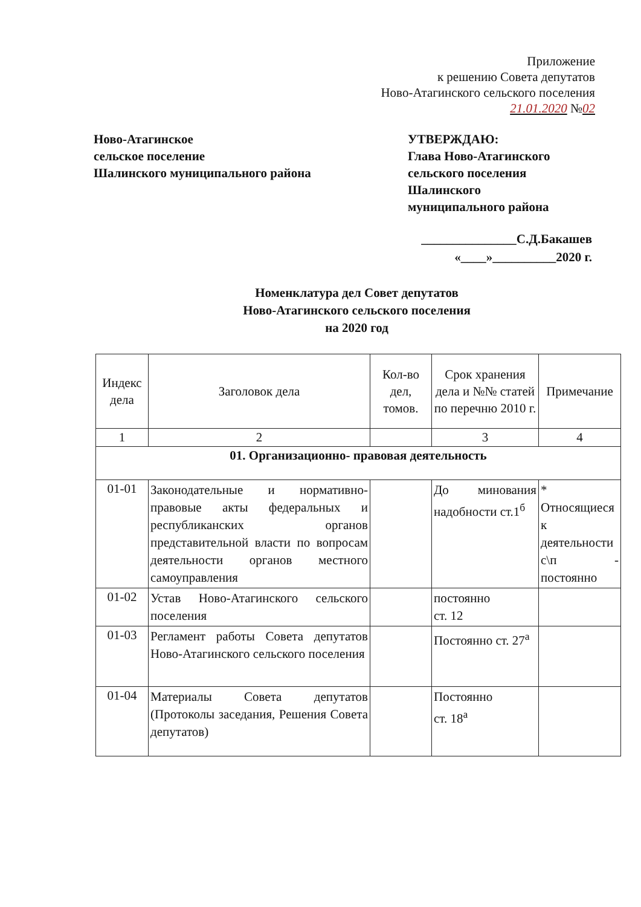Приложение
к решению Совета депутатов
Ново-Атагинского сельского поселения
21.01.2020 №02
Ново-Атагинское
сельское поселение
Шалинского муниципального района
УТВЕРЖДАЮ:
Глава Ново-Атагинского
сельского поселения
Шалинского
муниципального района
_______________С.Д.Бакашев
«____»__________2020 г.
Номенклатура дел Совет депутатов
Ново-Атагинского сельского поселения
на 2020 год
| Индекс дела | Заголовок дела | Кол-во дел, томов. | Срок хранения дела и №№ статей по перечню 2010 г. | Примечание |
| --- | --- | --- | --- | --- |
| 1 | 2 | | 3 | 4 |
| 01. Организационно- правовая деятельность | | | | |
| 01-01 | Законодательные и нормативно-правовые акты федеральных и республиканских органов представительной власти по вопросам деятельности органов местного самоуправления | | До минования надобности ст.1<sup>б</sup> | * Относящиеся к деятельности с\п - постоянно |
| 01-02 | Устав Ново-Атагинского сельского поселения | | постоянно ст. 12 | |
| 01-03 | Регламент работы Совета депутатов Ново-Атагинского сельского поселения | | Постоянно ст. 27<sup>а</sup> | |
| 01-04 | Материалы Совета депутатов (Протоколы заседания, Решения Совета депутатов) | | Постоянно ст. 18<sup>а</sup> | |